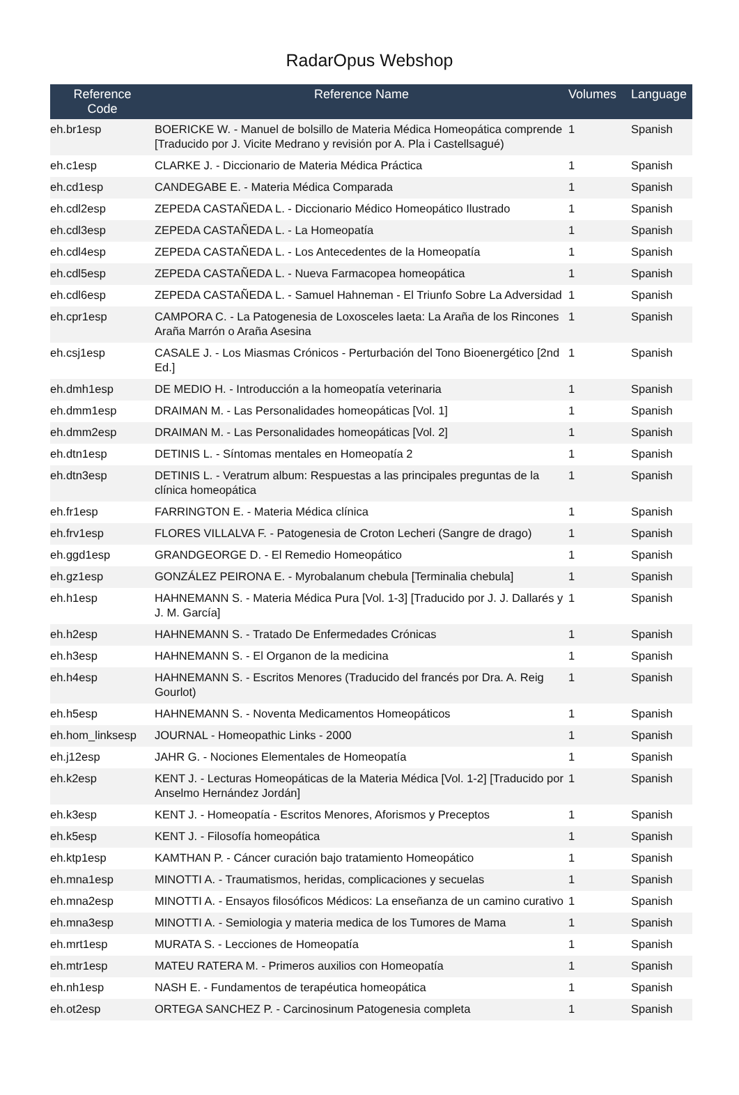RadarOpus Webshop
| Reference Code | Reference Name | Volumes | Language |
| --- | --- | --- | --- |
| eh.br1esp | BOERICKE W. - Manuel de bolsillo de Materia Médica Homeopática comprende [Traducido por J. Vicite Medrano y revisión por A. Pla i Castellsagué) | 1 | Spanish |
| eh.c1esp | CLARKE J. - Diccionario de Materia Médica Práctica | 1 | Spanish |
| eh.cd1esp | CANDEGABE E. - Materia Médica Comparada | 1 | Spanish |
| eh.cdl2esp | ZEPEDA CASTAÑEDA L. - Diccionario Médico Homeopático Ilustrado | 1 | Spanish |
| eh.cdl3esp | ZEPEDA CASTAÑEDA L. - La Homeopatía | 1 | Spanish |
| eh.cdl4esp | ZEPEDA CASTAÑEDA L. - Los Antecedentes de la Homeopatía | 1 | Spanish |
| eh.cdl5esp | ZEPEDA CASTAÑEDA L. - Nueva Farmacopea homeopática | 1 | Spanish |
| eh.cdl6esp | ZEPEDA CASTAÑEDA L. - Samuel Hahneman - El Triunfo Sobre La Adversidad | 1 | Spanish |
| eh.cpr1esp | CAMPORA C. - La Patogenesia de Loxosceles laeta: La Araña de los Rincones Araña Marrón o Araña Asesina | 1 | Spanish |
| eh.csj1esp | CASALE J. - Los Miasmas Crónicos - Perturbación del Tono Bioenergético [2nd Ed.] | 1 | Spanish |
| eh.dmh1esp | DE MEDIO H. - Introducción a la homeopatía veterinaria | 1 | Spanish |
| eh.dmm1esp | DRAIMAN M. - Las Personalidades homeopáticas [Vol. 1] | 1 | Spanish |
| eh.dmm2esp | DRAIMAN M. - Las Personalidades homeopáticas [Vol. 2] | 1 | Spanish |
| eh.dtn1esp | DETINIS L. - Síntomas mentales en Homeopatía 2 | 1 | Spanish |
| eh.dtn3esp | DETINIS L. - Veratrum album: Respuestas a las principales preguntas de la clínica homeopática | 1 | Spanish |
| eh.fr1esp | FARRINGTON E. - Materia Médica clínica | 1 | Spanish |
| eh.frv1esp | FLORES VILLALVA F. - Patogenesia de Croton Lecheri (Sangre de drago) | 1 | Spanish |
| eh.ggd1esp | GRANDGEORGE D. - El Remedio Homeopático | 1 | Spanish |
| eh.gz1esp | GONZÁLEZ PEIRONA E. - Myrobalanum chebula [Terminalia chebula] | 1 | Spanish |
| eh.h1esp | HAHNEMANN S. - Materia Médica Pura [Vol. 1-3] [Traducido por J. J. Dallarés y J. M. García] | 1 | Spanish |
| eh.h2esp | HAHNEMANN S. - Tratado De Enfermedades Crónicas | 1 | Spanish |
| eh.h3esp | HAHNEMANN S. - El Organon de la medicina | 1 | Spanish |
| eh.h4esp | HAHNEMANN S. - Escritos Menores (Traducido del francés por Dra. A. Reig Gourlot) | 1 | Spanish |
| eh.h5esp | HAHNEMANN S. - Noventa Medicamentos Homeopáticos | 1 | Spanish |
| eh.hom_linksesp | JOURNAL - Homeopathic Links - 2000 | 1 | Spanish |
| eh.j12esp | JAHR G. - Nociones Elementales de Homeopatía | 1 | Spanish |
| eh.k2esp | KENT J. - Lecturas Homeopáticas de la Materia Médica [Vol. 1-2] [Traducido por Anselmo Hernández Jordán] | 1 | Spanish |
| eh.k3esp | KENT J. - Homeopatía - Escritos Menores, Aforismos y Preceptos | 1 | Spanish |
| eh.k5esp | KENT J. - Filosofía homeopática | 1 | Spanish |
| eh.ktp1esp | KAMTHAN P. - Cáncer curación bajo tratamiento Homeopático | 1 | Spanish |
| eh.mna1esp | MINOTTI A. - Traumatismos, heridas, complicaciones y secuelas | 1 | Spanish |
| eh.mna2esp | MINOTTI A. - Ensayos filosóficos Médicos: La enseñanza de un camino curativo | 1 | Spanish |
| eh.mna3esp | MINOTTI A. - Semiologia y materia medica de los Tumores de Mama | 1 | Spanish |
| eh.mrt1esp | MURATA S. - Lecciones de Homeopatía | 1 | Spanish |
| eh.mtr1esp | MATEU RATERA M. - Primeros auxilios con Homeopatía | 1 | Spanish |
| eh.nh1esp | NASH E. - Fundamentos de terapéutica homeopática | 1 | Spanish |
| eh.ot2esp | ORTEGA SANCHEZ P. - Carcinosinum Patogenesia completa | 1 | Spanish |